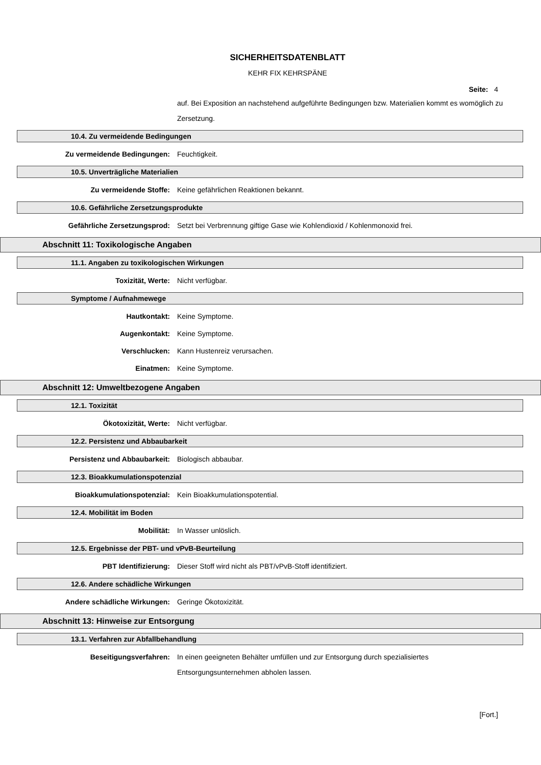SICHERHEITSDATENBLATT
KEHR FIX KEHRSPÄNE
Seite: 4
auf. Bei Exposition an nachstehend aufgeführte Bedingungen bzw. Materialien kommt es womöglich zu Zersetzung.
10.4. Zu vermeidende Bedingungen
Zu vermeidende Bedingungen: Feuchtigkeit.
10.5. Unverträgliche Materialien
Zu vermeidende Stoffe: Keine gefährlichen Reaktionen bekannt.
10.6. Gefährliche Zersetzungsprodukte
Gefährliche Zersetzungsprod: Setzt bei Verbrennung giftige Gase wie Kohlendioxid / Kohlenmonoxid frei.
Abschnitt 11: Toxikologische Angaben
11.1. Angaben zu toxikologischen Wirkungen
Toxizität, Werte: Nicht verfügbar.
Symptome / Aufnahmewege
Hautkontakt: Keine Symptome.
Augenkontakt: Keine Symptome.
Verschlucken: Kann Hustenreiz verursachen.
Einatmen: Keine Symptome.
Abschnitt 12: Umweltbezogene Angaben
12.1. Toxizität
Ökotoxizität, Werte: Nicht verfügbar.
12.2. Persistenz und Abbaubarkeit
Persistenz und Abbaubarkeit: Biologisch abbaubar.
12.3. Bioakkumulationspotenzial
Bioakkumulationspotenzial: Kein Bioakkumulationspotential.
12.4. Mobilität im Boden
Mobilität: In Wasser unlöslich.
12.5. Ergebnisse der PBT- und vPvB-Beurteilung
PBT Identifizierung: Dieser Stoff wird nicht als PBT/vPvB-Stoff identifiziert.
12.6. Andere schädliche Wirkungen
Andere schädliche Wirkungen: Geringe Ökotoxizität.
Abschnitt 13: Hinweise zur Entsorgung
13.1. Verfahren zur Abfallbehandlung
Beseitigungsverfahren: In einen geeigneten Behälter umfüllen und zur Entsorgung durch spezialisiertes Entsorgungsunternehmen abholen lassen.
[Fort.]